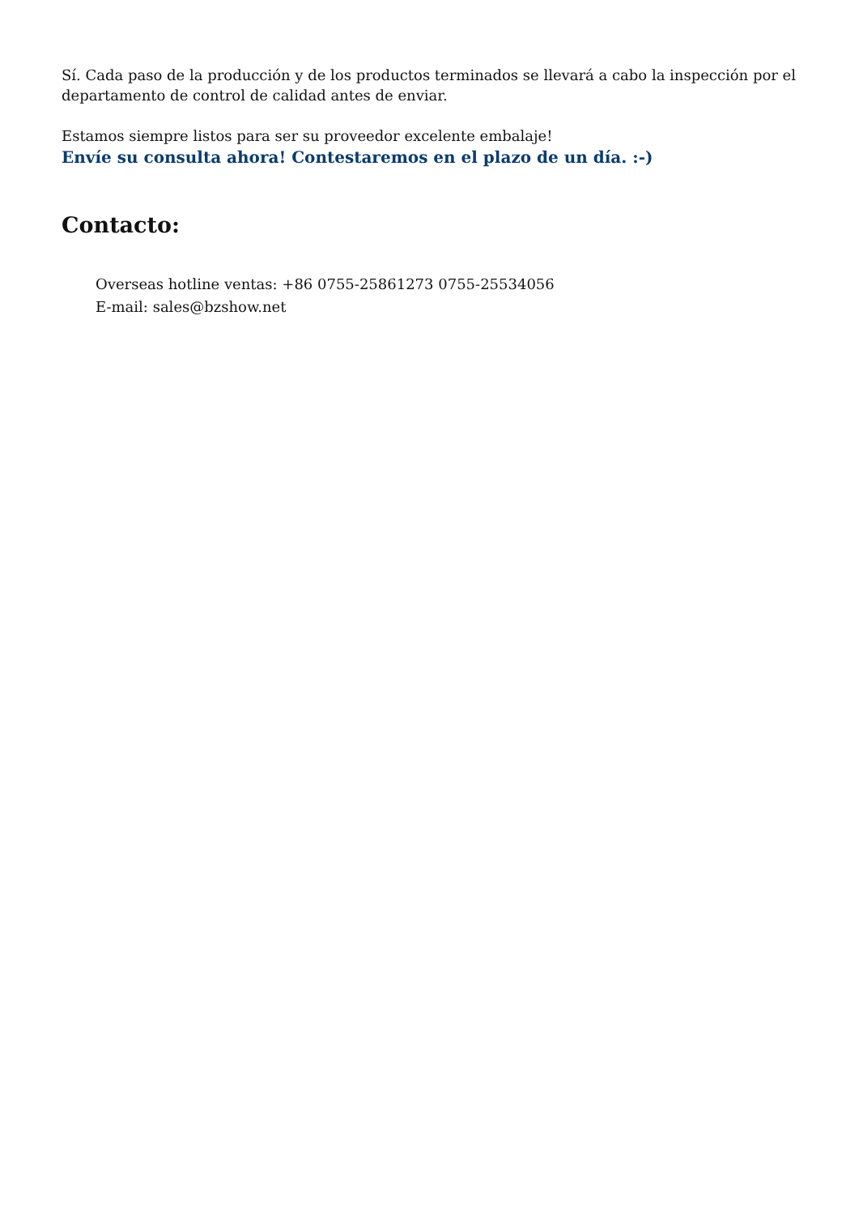Sí. Cada paso de la producción y de los productos terminados se llevará a cabo la inspección por el departamento de control de calidad antes de enviar.
Estamos siempre listos para ser su proveedor excelente embalaje!
Envíe su consulta ahora! Contestaremos en el plazo de un día. :-)
Contacto:
Overseas hotline ventas: +86 0755-25861273 0755-25534056
E-mail: sales@bzshow.net